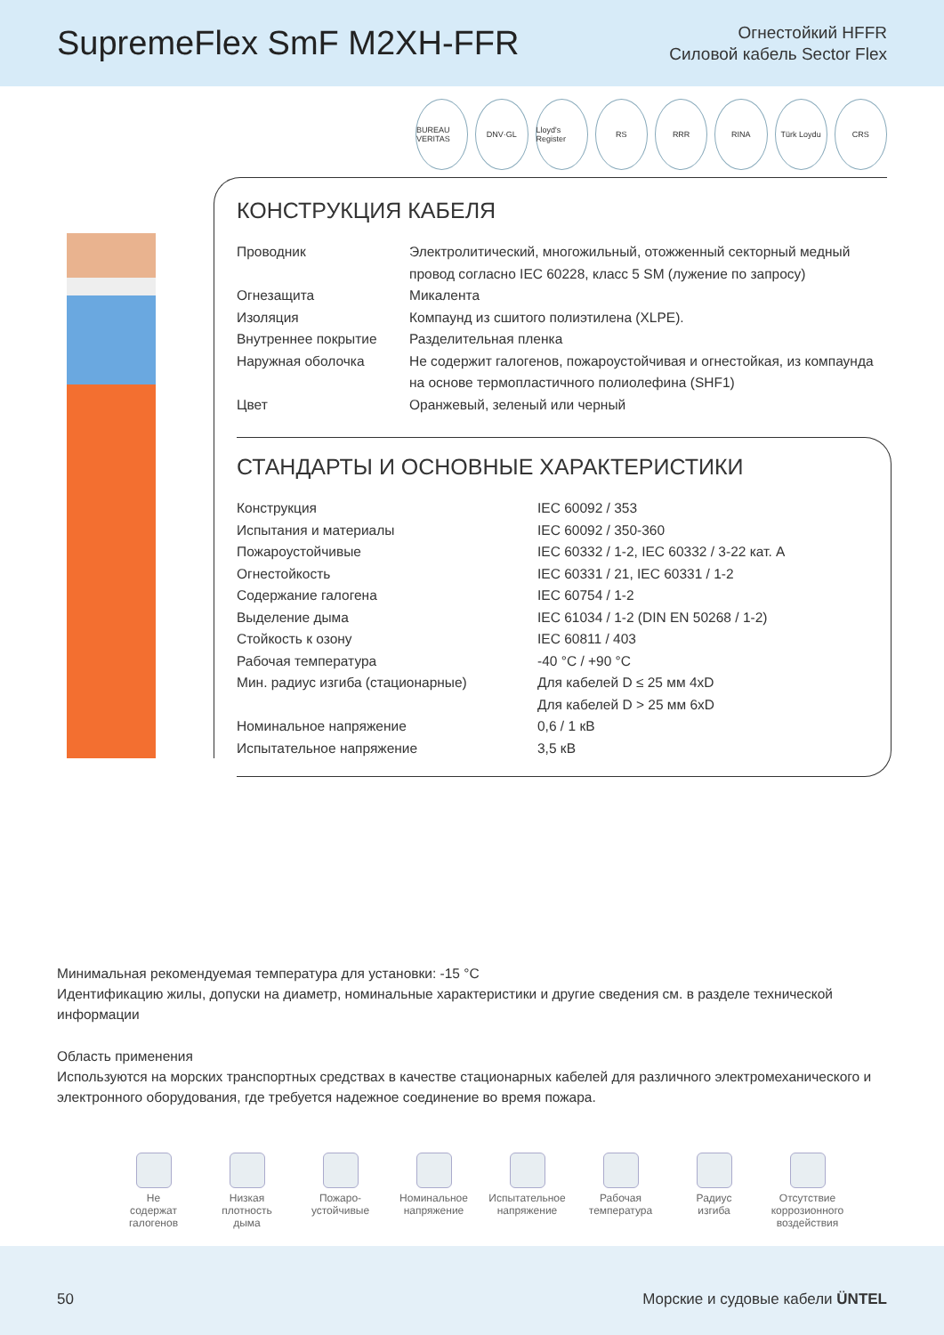SupremeFlex SmF M2XH-FFR
Огнестойкий HFFR
Силовой кабель Sector Flex
BUREAU VERITAS DNV·GL Lloyd's Register RS RRR RINA Türk Loydu CRS
КОНСТРУКЦИЯ КАБЕЛЯ
| Проводник | Электролитический, многожильный, отожженный секторный медный провод согласно IEC 60228, класс 5 SM (лужение по запросу) |
| Огнезащита | Микалента |
| Изоляция | Компаунд из сшитого полиэтилена (XLPE). |
| Внутреннее покрытие | Разделительная пленка |
| Наружная оболочка | Не содержит галогенов, пожароустойчивая и огнестойкая, из компаунда на основе термопластичного полиолефина (SHF1) |
| Цвет | Оранжевый, зеленый или черный |
СТАНДАРТЫ И ОСНОВНЫЕ ХАРАКТЕРИСТИКИ
| Конструкция | IEC 60092 / 353 |
| Испытания и материалы | IEC 60092 / 350-360 |
| Пожароустойчивые | IEC 60332 / 1-2, IEC 60332 / 3-22 кат. A |
| Огнестойкость | IEC 60331 / 21, IEC 60331 / 1-2 |
| Содержание галогена | IEC 60754 / 1-2 |
| Выделение дыма | IEC 61034 / 1-2 (DIN EN 50268 / 1-2) |
| Стойкость к озону | IEC 60811 / 403 |
| Рабочая температура | -40 °C / +90 °C |
| Мин. радиус изгиба (стационарные) | Для кабелей D ≤ 25 мм 4xD Для кабелей D > 25 мм 6xD |
| Номинальное напряжение | 0,6 / 1 кВ |
| Испытательное напряжение | 3,5 кВ |
Минимальная рекомендуемая температура для установки: -15 °C
Идентификацию жилы, допуски на диаметр, номинальные характеристики и другие сведения см. в разделе технической информации
Область применения
Используются на морских транспортных средствах в качестве стационарных кабелей для различного электромеханического и электронного оборудования, где требуется надежное соединение во время пожара.
Не
содержат
галогенов
Низкая
плотность
дыма
Пожаро-
устойчивые
Номинальное
напряжение
Испытательное
напряжение
Рабочая
температура
Радиус
изгиба
Отсутствие
коррозионного
воздействия
50 Морские и судовые кабели ÜNTEL